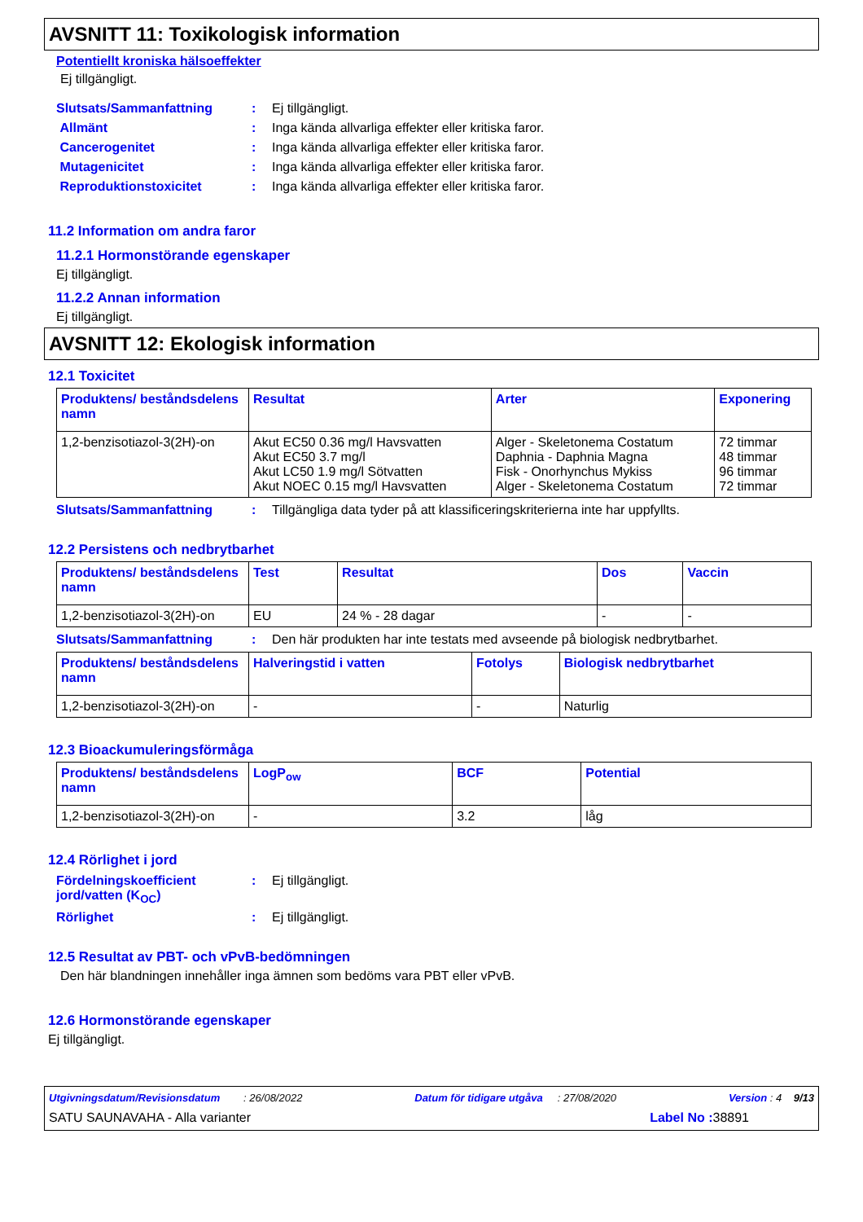AVSNITT 11: Toxikologisk information
Potentiellt kroniska hälsoeffekter
Ej tillgängligt.
Slutsats/Sammanfattning: Ej tillgängligt.
Allmänt: Inga kända allvarliga effekter eller kritiska faror.
Cancerogenitet: Inga kända allvarliga effekter eller kritiska faror.
Mutagenicitet: Inga kända allvarliga effekter eller kritiska faror.
Reproduktionstoxicitet: Inga kända allvarliga effekter eller kritiska faror.
11.2 Information om andra faror
11.2.1 Hormonstörande egenskaper
Ej tillgängligt.
11.2.2 Annan information
Ej tillgängligt.
AVSNITT 12: Ekologisk information
12.1 Toxicitet
| Produktens/ beståndsdelens namn | Resultat | Arter | Exponering |
| --- | --- | --- | --- |
| 1,2-benzisotiazol-3(2H)-on | Akut EC50 0.36 mg/l Havsvatten Akut EC50 3.7 mg/l Akut LC50 1.9 mg/l Sötvatten Akut NOEC 0.15 mg/l Havsvatten | Alger - Skeletonema Costatum Daphnia - Daphnia Magna Fisk - Onorhynchus Mykiss Alger - Skeletonema Costatum | 72 timmar 48 timmar 96 timmar 72 timmar |
Slutsats/Sammanfattning: Tillgängliga data tyder på att klassificeringskriterierna inte har uppfyllts.
12.2 Persistens och nedbrytbarhet
| Produktens/ beståndsdelens namn | Test | Resultat | Dos | Vaccin |
| --- | --- | --- | --- | --- |
| 1,2-benzisotiazol-3(2H)-on | EU | 24 % - 28 dagar | - | - |
Slutsats/Sammanfattning: Den här produkten har inte testats med avseende på biologisk nedbrytbarhet.
| Produktens/ beståndsdelens namn | Halveringstid i vatten | Fotolys | Biologisk nedbrytbarhet |
| --- | --- | --- | --- |
| 1,2-benzisotiazol-3(2H)-on | - | - | Naturlig |
12.3 Bioackumuleringsförmåga
| Produktens/ beståndsdelens namn | LogP<sub>ow</sub> | BCF | Potential |
| --- | --- | --- | --- |
| 1,2-benzisotiazol-3(2H)-on | - | 3.2 | låg |
12.4 Rörlighet i jord
Fördelningskoefficient jord/vatten (K<sub>OC</sub>): Ej tillgängligt.
Rörlighet: Ej tillgängligt.
12.5 Resultat av PBT- och vPvB-bedömningen
Den här blandningen innehåller inga ämnen som bedöms vara PBT eller vPvB.
12.6 Hormonstörande egenskaper
Ej tillgängligt.
Utgivningsdatum/Revisionsdatum : 26/08/2022 Datum för tidigare utgåva : 27/08/2020 Version : 4 9/13
SATU SAUNAVAHA - Alla varianter Label No : 38891